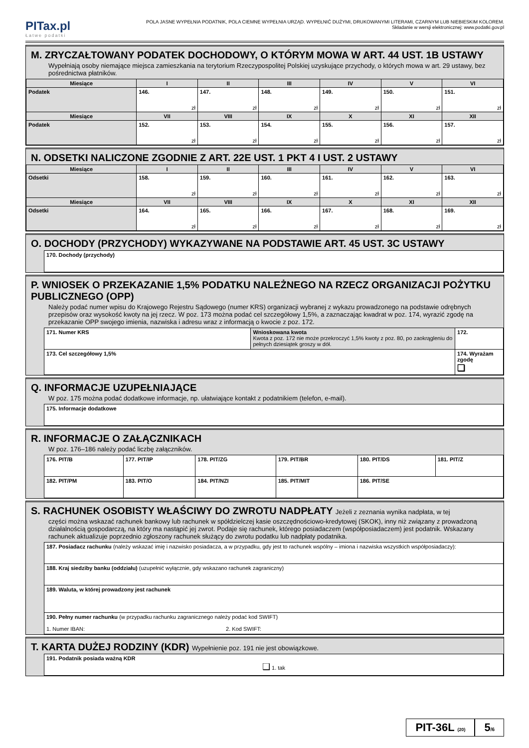PITax.pl
Łatwe podatki
POLA JASNE WYPEŁNIA PODATNIK, POLA CIEMNE WYPEŁNIA URZĄD. WYPEŁNIĆ DUŻYMI, DRUKOWANYMI LITERAMI, CZARNYM LUB NIEBIESKIM KOLOREM.
Składanie w wersji elektronicznej: www.podatki.gov.pl
M. ZRYCZAŁTOWANY PODATEK DOCHODOWY, O KTÓRYM MOWA W ART. 44 UST. 1B USTAWY
Wypełniają osoby niemające miejsca zamieszkania na terytorium Rzeczypospolitej Polskiej uzyskujące przychody, o których mowa w art. 29 ustawy, bez pośrednictwa płatników.
| Miesiące | I | II | III | IV | V | VI |
| Podatek | 146. zł | 147. zł | 148. zł | 149. zł | 150. zł | 151. zł |
| Miesiące | VII | VIII | IX | X | XI | XII |
| Podatek | 152. zł | 153. zł | 154. zł | 155. zł | 156. zł | 157. zł |
N. ODSETKI NALICZONE ZGODNIE Z ART. 22E UST. 1 PKT 4 I UST. 2 USTAWY
| Miesiące | I | II | III | IV | V | VI |
| Odsetki | 158. zł | 159. zł | 160. zł | 161. zł | 162. zł | 163. zł |
| Miesiące | VII | VIII | IX | X | XI | XII |
| Odsetki | 164. zł | 165. zł | 166. zł | 167. zł | 168. zł | 169. zł |
O. DOCHODY (PRZYCHODY) WYKAZYWANE NA PODSTAWIE ART. 45 UST. 3C USTAWY
| 170. Dochody (przychody) |
P. WNIOSEK O PRZEKAZANIE 1,5% PODATKU NALEŻNEGO NA RZECZ ORGANIZACJI POŻYTKU PUBLICZNEGO (OPP)
Należy podać numer wpisu do Krajowego Rejestru Sądowego (numer KRS) organizacji wybranej z wykazu prowadzonego na podstawie odrębnych przepisów oraz wysokość kwoty na jej rzecz. W poz. 173 można podać cel szczegółowy 1,5%, a zaznaczając kwadrat w poz. 174, wyrazić zgodę na przekazanie OPP swojego imienia, nazwiska i adresu wraz z informacją o kwocie z poz. 172.
| 171. Numer KRS | Wnioskowana kwota Kwota z poz. 172 nie może przekroczyć 1,5% kwoty z poz. 80, po zaokrągleniu do pełnych dziesiątek groszy w dół. | 172. |
| 173. Cel szczegółowy 1,5% | | 174. Wyrażam zgodę ❑ |
Q. INFORMACJE UZUPEŁNIAJĄCE
W poz. 175 można podać dodatkowe informacje, np. ułatwiające kontakt z podatnikiem (telefon, e-mail).
| 175. Informacje dodatkowe |
R. INFORMACJE O ZAŁĄCZNIKACH
W poz. 176–186 należy podać liczbę załączników.
| 176. PIT/B | 177. PIT/IP | 178. PIT/ZG | 179. PIT/BR | 180. PIT/DS | 181. PIT/Z |
| 182. PIT/PM | 183. PIT/O | 184. PIT/NZI | 185. PIT/MIT | 186. PIT/SE | |
S. RACHUNEK OSOBISTY WŁAŚCIWY DO ZWROTU NADPŁATY Jeżeli z zeznania wynika nadpłata, w tej
części można wskazać rachunek bankowy lub rachunek w spółdzielczej kasie oszczędnościowo-kredytowej (SKOK), inny niż związany z prowadzoną działalnością gospodarczą, na który ma nastąpić jej zwrot. Podaje się rachunek, którego posiadaczem (współposiadaczem) jest podatnik. Wskazany rachunek aktualizuje poprzednio zgłoszony rachunek służący do zwrotu podatku lub nadpłaty podatnika.
| 187. Posiadacz rachunku (należy wskazać imię i nazwisko posiadacza, a w przypadku, gdy jest to rachunek wspólny – imiona i nazwiska wszystkich współposiadaczy): |
| 188. Kraj siedziby banku (oddziału) (uzupełnić wyłącznie, gdy wskazano rachunek zagraniczny) |
| 189. Waluta, w której prowadzony jest rachunek |
| 190. Pełny numer rachunku (w przypadku rachunku zagranicznego należy podać kod SWIFT) 1. Numer IBAN: 2. Kod SWIFT: |
T. KARTA DUŻEJ RODZINY (KDR) Wypełnienie poz. 191 nie jest obowiązkowe.
| 191. Podatnik posiada ważną KDR ❑ 1. tak |
PIT-36L (20)
5/6